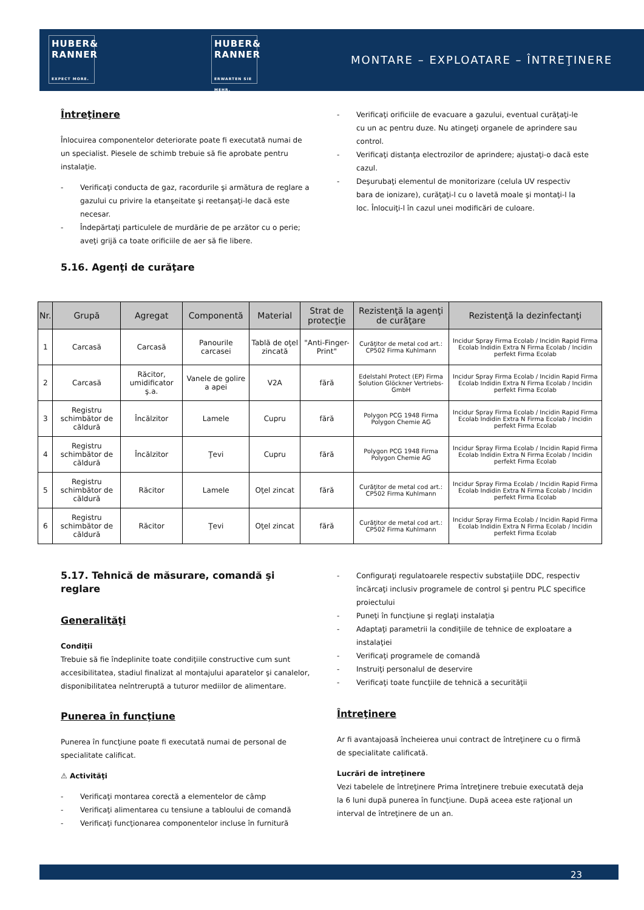HUBER&
RANNER
EXPECT MORE.
HUBER&
RANNER
ERWARTEN SIE MEHR.
MONTARE – EXPLOATARE – ÎNTREŢINERE
Întreţinere
Înlocuirea componentelor deteriorate poate fi executată numai de un specialist. Piesele de schimb trebuie să fie aprobate pentru instalaţie.
- Verificaţi conducta de gaz, racordurile şi armătura de reglare a gazului cu privire la etanşeitate şi reetanşaţi-le dacă este necesar.
- Îndepărtaţi particulele de murdărie de pe arzător cu o perie; aveţi grijă ca toate orificiile de aer să fie libere.
5.16. Agenţi de curăţare
- Verificaţi orificiile de evacuare a gazului, eventual curăţaţi-le cu un ac pentru duze. Nu atingeţi organele de aprindere sau control.
- Verificaţi distanţa electrozilor de aprindere; ajustaţi-o dacă este cazul.
- Deşurubaţi elementul de monitorizare (celula UV respectiv bara de ionizare), curăţaţi-l cu o lavetă moale şi montaţi-l la loc. Înlocuiţi-l în cazul unei modificări de culoare.
| Nr. | Grupă | Agregat | Componentă | Material | Strat de protecţie | Rezistenţă la agenţi de curăţare | Rezistenţă la dezinfectanţi |
| --- | --- | --- | --- | --- | --- | --- | --- |
| 1 | Carcasă | Carcasă | Panourile carcasei | Tablă de oţel zincată | "Anti-Finger-Print" | Curăţitor de metal cod art.: CP502 Firma Kuhlmann | Incidur Spray Firma Ecolab / Incidin Rapid Firma Ecolab Indidin Extra N Firma Ecolab / Incidin perfekt Firma Ecolab |
| 2 | Carcasă | Răcitor, umidificator ş.a. | Vanele de golire a apei | V2A | fără | Edelstahl Protect (EP) Firma Solution Glöckner Vertriebs-GmbH | Incidur Spray Firma Ecolab / Incidin Rapid Firma Ecolab Indidin Extra N Firma Ecolab / Incidin perfekt Firma Ecolab |
| 3 | Registru schimbător de căldură | Încălzitor | Lamele | Cupru | fără | Polygon PCG 1948 Firma Polygon Chemie AG | Incidur Spray Firma Ecolab / Incidin Rapid Firma Ecolab Indidin Extra N Firma Ecolab / Incidin perfekt Firma Ecolab |
| 4 | Registru schimbător de căldură | Încălzitor | Ţevi | Cupru | fără | Polygon PCG 1948 Firma Polygon Chemie AG | Incidur Spray Firma Ecolab / Incidin Rapid Firma Ecolab Indidin Extra N Firma Ecolab / Incidin perfekt Firma Ecolab |
| 5 | Registru schimbător de căldură | Răcitor | Lamele | Oţel zincat | fără | Curăţitor de metal cod art.: CP502 Firma Kuhlmann | Incidur Spray Firma Ecolab / Incidin Rapid Firma Ecolab Indidin Extra N Firma Ecolab / Incidin perfekt Firma Ecolab |
| 6 | Registru schimbător de căldură | Răcitor | Ţevi | Oţel zincat | fără | Curăţitor de metal cod art.: CP502 Firma Kuhlmann | Incidur Spray Firma Ecolab / Incidin Rapid Firma Ecolab Indidin Extra N Firma Ecolab / Incidin perfekt Firma Ecolab |
5.17. Tehnică de măsurare, comandă şi reglare
Generalităţi
Condiţii
Trebuie să fie îndeplinite toate condiţiile constructive cum sunt accesibilitatea, stadiul finalizat al montajului aparatelor şi canalelor, disponibilitatea neîntreruptă a tuturor mediilor de alimentare.
Punerea în funcţiune
Punerea în funcţiune poate fi executată numai de personal de specialitate calificat.
⚠ Activităţi
- Verificaţi montarea corectă a elementelor de câmp
- Verificaţi alimentarea cu tensiune a tabloului de comandă
- Verificaţi funcţionarea componentelor incluse în furnitură
- Configuraţi regulatoarele respectiv substaţiile DDC, respectiv încărcaţi inclusiv programele de control şi pentru PLC specifice proiectului
- Puneţi în funcţiune şi reglaţi instalaţia
- Adaptaţi parametrii la condiţiile de tehnice de exploatare a instalaţiei
- Verificaţi programele de comandă
- Instruiţi personalul de deservire
- Verificaţi toate funcţiile de tehnică a securităţii
Întreţinere
Ar fi avantajoasă încheierea unui contract de întreţinere cu o firmă de specialitate calificată.
Lucrări de întreţinere
Vezi tabelele de întreţinere Prima întreţinere trebuie executată deja la 6 luni după punerea în funcţiune. După aceea este raţional un interval de întreţinere de un an.
23